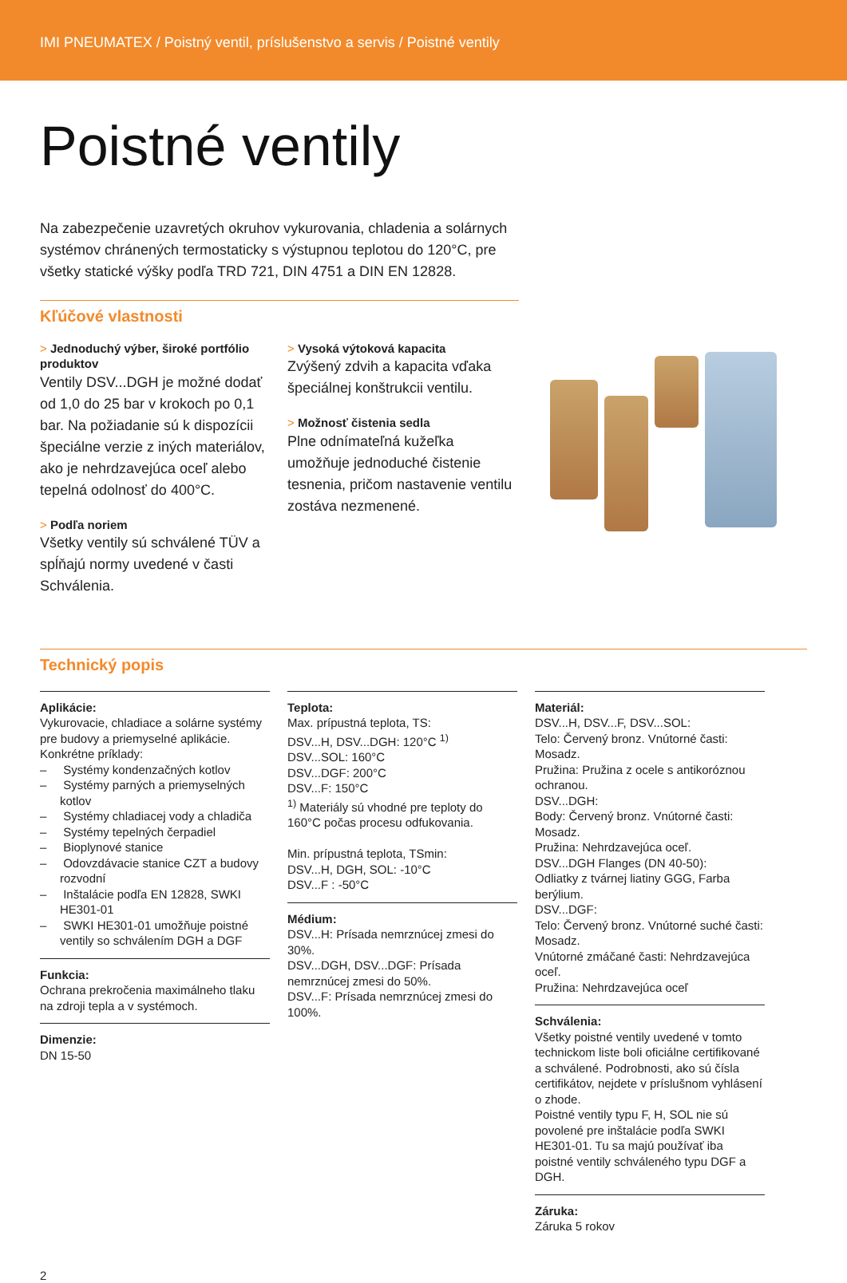IMI PNEUMATEX / Poistný ventil, príslušenstvo a servis / Poistné ventily
Poistné ventily
Na zabezpečenie uzavretých okruhov vykurovania, chladenia a solárnych systémov chránených termostaticky s výstupnou teplotou do 120°C, pre všetky statické výšky podľa TRD 721, DIN 4751 a DIN EN 12828.
Kľúčové vlastnosti
> Jednoduchý výber, široké portfólio produktov
Ventily DSV...DGH je možné dodať od 1,0 do 25 bar v krokoch po 0,1 bar. Na požiadanie sú k dispozícii špeciálne verzie z iných materiálov, ako je nehrdzavejúca oceľ alebo tepelná odolnosť do 400°C.
> Podľa noriem
Všetky ventily sú schválené TÜV a spĺňajú normy uvedené v časti Schválenia.
> Vysoká výtoková kapacita
Zvýšený zdvih a kapacita vďaka špeciálnej konštrukcii ventilu.
> Možnosť čistenia sedla
Plne odnímateľná kužeľka umožňuje jednoduché čistenie tesnenia, pričom nastavenie ventilu zostáva nezmenené.
Technický popis
Aplikácie:
Vykurovacie, chladiace a solárne systémy pre budovy a priemyselné aplikácie. Konkrétne príklady:
– Systémy kondenzačných kotlov
– Systémy parných a priemyselných kotlov
– Systémy chladiacej vody a chladiča
– Systémy tepelných čerpadiel
– Bioplynové stanice
– Odovzdávacie stanice CZT a budovy rozvodní
– Inštalácie podľa EN 12828, SWKI HE301-01
– SWKI HE301-01 umožňuje poistné ventily so schválením DGH a DGF
Funkcia:
Ochrana prekročenia maximálneho tlaku na zdroji tepla a v systémoch.
Dimenzie:
DN 15-50
Teplota:
Max. prípustná teplota, TS:
DSV...H, DSV...DGH: 120°C <sup>1)</sup>
DSV...SOL: 160°C
DSV...DGF: 200°C
DSV...F: 150°C
<sup>1)</sup> Materiály sú vhodné pre teploty do 160°C počas procesu odfukovania.
Min. prípustná teplota, TSmin:
DSV...H, DGH, SOL: -10°C
DSV...F : -50°C
Médium:
DSV...H: Prísada nemrznúcej zmesi do 30%.
DSV...DGH, DSV...DGF: Prísada nemrznúcej zmesi do 50%.
DSV...F: Prísada nemrznúcej zmesi do 100%.
Materiál:
DSV...H, DSV...F, DSV...SOL:
Telo: Červený bronz. Vnútorné časti: Mosadz.
Pružina: Pružina z ocele s antikoróznou ochranou.
DSV...DGH:
Body: Červený bronz. Vnútorné časti: Mosadz.
Pružina: Nehrdzavejúca oceľ.
DSV...DGH Flanges (DN 40-50):
Odliatky z tvárnej liatiny GGG, Farba berýlium.
DSV...DGF:
Telo: Červený bronz. Vnútorné suché časti: Mosadz.
Vnútorné zmáčané časti: Nehrdzavejúca oceľ.
Pružina: Nehrdzavejúca oceľ
Schválenia:
Všetky poistné ventily uvedené v tomto technickom liste boli oficiálne certifikované a schválené. Podrobnosti, ako sú čísla certifikátov, nejdete v príslušnom vyhlásení o zhode.
Poistné ventily typu F, H, SOL nie sú povolené pre inštalácie podľa SWKI HE301-01. Tu sa majú používať iba poistné ventily schváleného typu DGF a DGH.
Záruka:
Záruka 5 rokov
2